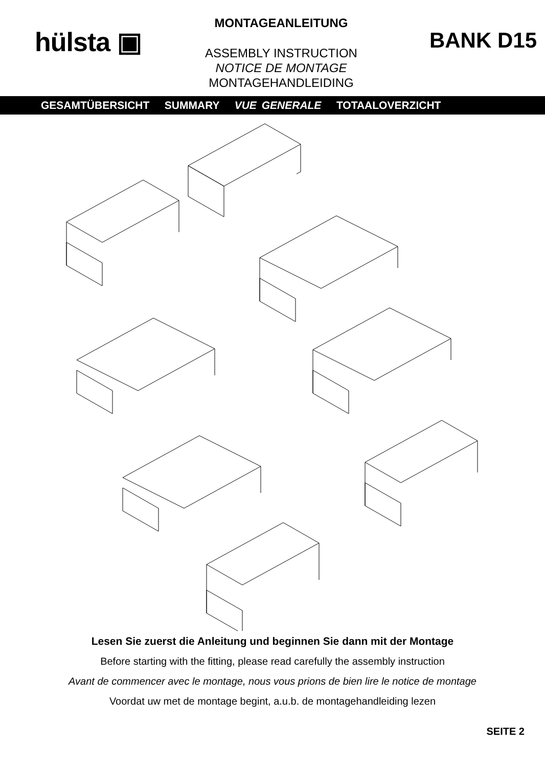hülsta ▣
MONTAGEANLEITUNG
ASSEMBLY INSTRUCTION
NOTICE DE MONTAGE
MONTAGEHANDLEIDING
BANK D15
GESAMTÜBERSICHT SUMMARY VUE GENERALE TOTAALOVERZICHT
Lesen Sie zuerst die Anleitung und beginnen Sie dann mit der Montage
Before starting with the fitting, please read carefully the assembly instruction
Avant de commencer avec le montage, nous vous prions de bien lire le notice de montage
Voordat uw met de montage begint, a.u.b. de montagehandleiding lezen
SEITE 2